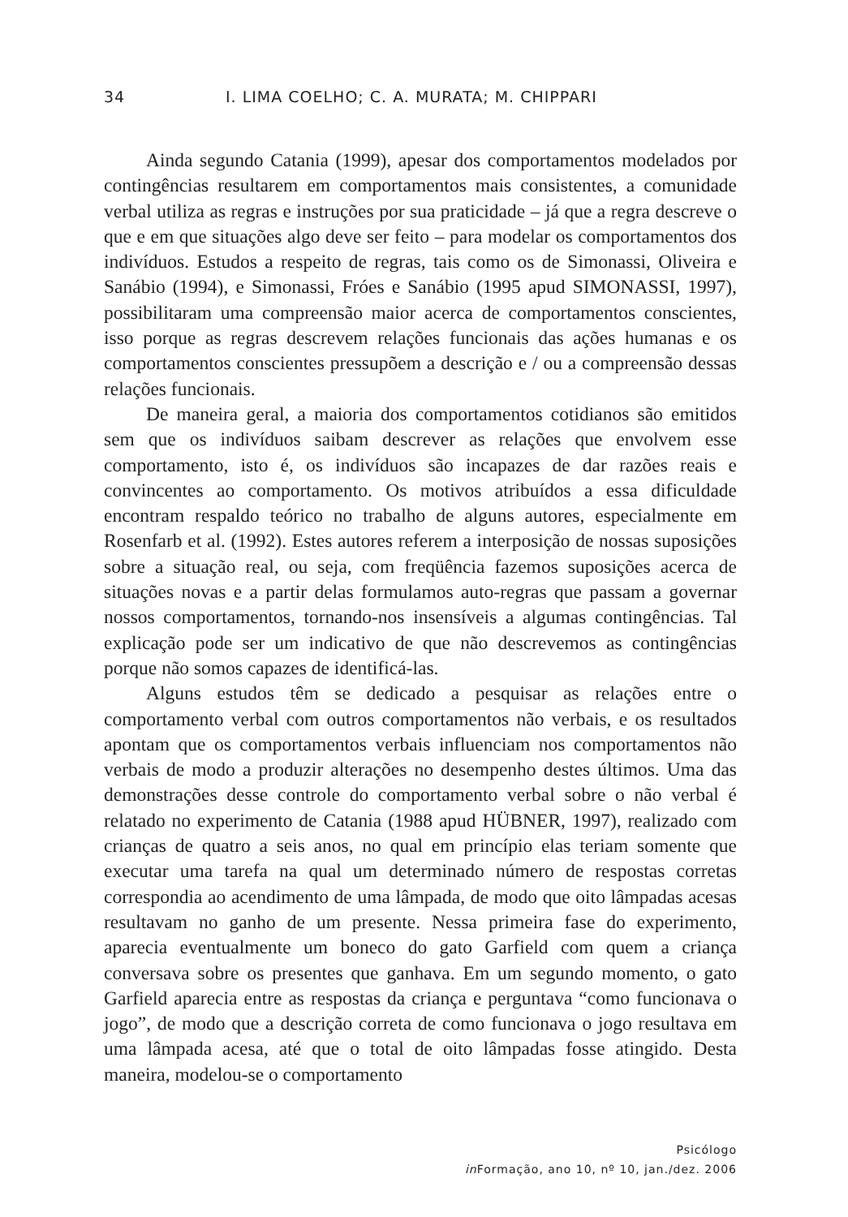34 I. LIMA COELHO; C. A. MURATA; M. CHIPPARI
Ainda segundo Catania (1999), apesar dos comportamentos modelados por contingências resultarem em comportamentos mais consistentes, a comunidade verbal utiliza as regras e instruções por sua praticidade – já que a regra descreve o que e em que situações algo deve ser feito – para modelar os comportamentos dos indivíduos. Estudos a respeito de regras, tais como os de Simonassi, Oliveira e Sanábio (1994), e Simonassi, Fróes e Sanábio (1995 apud SIMONASSI, 1997), possibilitaram uma compreensão maior acerca de comportamentos conscientes, isso porque as regras descrevem relações funcionais das ações humanas e os comportamentos conscientes pressupõem a descrição e / ou a compreensão dessas relações funcionais.
De maneira geral, a maioria dos comportamentos cotidianos são emitidos sem que os indivíduos saibam descrever as relações que envolvem esse comportamento, isto é, os indivíduos são incapazes de dar razões reais e convincentes ao comportamento. Os motivos atribuídos a essa dificuldade encontram respaldo teórico no trabalho de alguns autores, especialmente em Rosenfarb et al. (1992). Estes autores referem a interposição de nossas suposições sobre a situação real, ou seja, com freqüência fazemos suposições acerca de situações novas e a partir delas formulamos auto-regras que passam a governar nossos comportamentos, tornando-nos insensíveis a algumas contingências. Tal explicação pode ser um indicativo de que não descrevemos as contingências porque não somos capazes de identificá-las.
Alguns estudos têm se dedicado a pesquisar as relações entre o comportamento verbal com outros comportamentos não verbais, e os resultados apontam que os comportamentos verbais influenciam nos comportamentos não verbais de modo a produzir alterações no desempenho destes últimos. Uma das demonstrações desse controle do comportamento verbal sobre o não verbal é relatado no experimento de Catania (1988 apud HÜBNER, 1997), realizado com crianças de quatro a seis anos, no qual em princípio elas teriam somente que executar uma tarefa na qual um determinado número de respostas corretas correspondia ao acendimento de uma lâmpada, de modo que oito lâmpadas acesas resultavam no ganho de um presente. Nessa primeira fase do experimento, aparecia eventualmente um boneco do gato Garfield com quem a criança conversava sobre os presentes que ganhava. Em um segundo momento, o gato Garfield aparecia entre as respostas da criança e perguntava “como funcionava o jogo”, de modo que a descrição correta de como funcionava o jogo resultava em uma lâmpada acesa, até que o total de oito lâmpadas fosse atingido. Desta maneira, modelou-se o comportamento
Psicólogo
in Formação, ano 10, nº 10, jan./dez. 2006